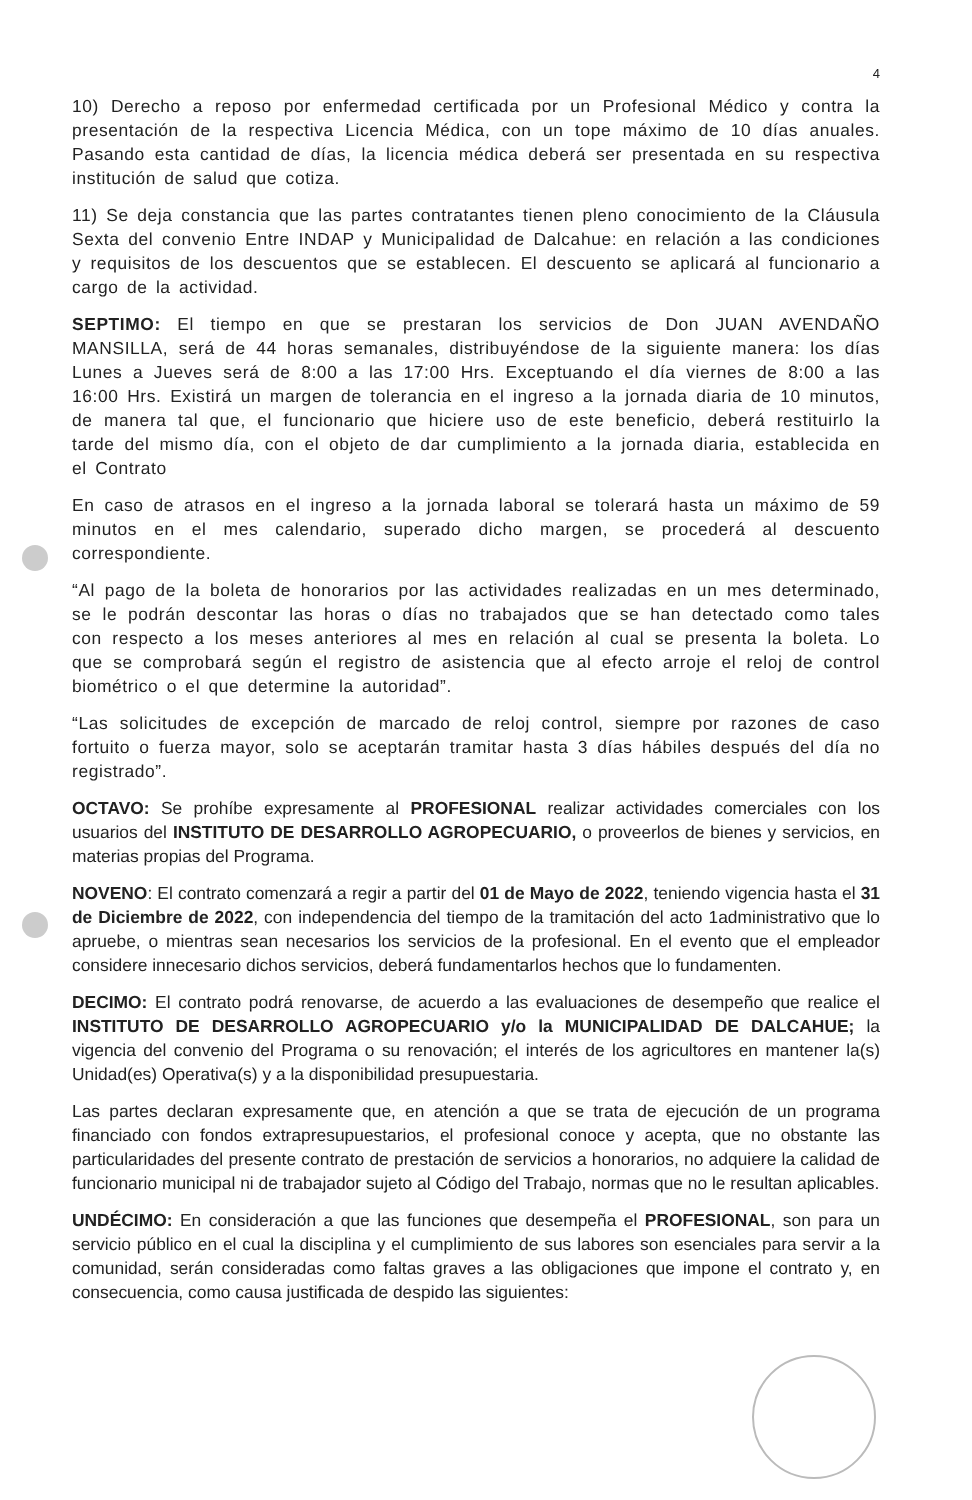4
10) Derecho a reposo por enfermedad certificada por un Profesional Médico y contra la presentación de la respectiva Licencia Médica, con un tope máximo de 10 días anuales. Pasando esta cantidad de días, la licencia médica deberá ser presentada en su respectiva institución de salud que cotiza.
11) Se deja constancia que las partes contratantes tienen pleno conocimiento de la Cláusula Sexta del convenio Entre INDAP y Municipalidad de Dalcahue: en relación a las condiciones y requisitos de los descuentos que se establecen. El descuento se aplicará al funcionario a cargo de la actividad.
SEPTIMO: El tiempo en que se prestaran los servicios de Don JUAN AVENDAÑO MANSILLA, será de 44 horas semanales, distribuyéndose de la siguiente manera: los días Lunes a Jueves será de 8:00 a las 17:00 Hrs. Exceptuando el día viernes de 8:00 a las 16:00 Hrs. Existirá un margen de tolerancia en el ingreso a la jornada diaria de 10 minutos, de manera tal que, el funcionario que hiciere uso de este beneficio, deberá restituirlo la tarde del mismo día, con el objeto de dar cumplimiento a la jornada diaria, establecida en el Contrato
En caso de atrasos en el ingreso a la jornada laboral se tolerará hasta un máximo de 59 minutos en el mes calendario, superado dicho margen, se procederá al descuento correspondiente.
“Al pago de la boleta de honorarios por las actividades realizadas en un mes determinado, se le podrán descontar las horas o días no trabajados que se han detectado como tales con respecto a los meses anteriores al mes en relación al cual se presenta la boleta. Lo que se comprobará según el registro de asistencia que al efecto arroje el reloj de control biométrico o el que determine la autoridad”.
“Las solicitudes de excepción de marcado de reloj control, siempre por razones de caso fortuito o fuerza mayor, solo se aceptarán tramitar hasta 3 días hábiles después del día no registrado”.
OCTAVO: Se prohíbe expresamente al PROFESIONAL realizar actividades comerciales con los usuarios del INSTITUTO DE DESARROLLO AGROPECUARIO, o proveerlos de bienes y servicios, en materias propias del Programa.
NOVENO: El contrato comenzará a regir a partir del 01 de Mayo de 2022, teniendo vigencia hasta el 31 de Diciembre de 2022, con independencia del tiempo de la tramitación del acto 1administrativo que lo apruebe, o mientras sean necesarios los servicios de la profesional. En el evento que el empleador considere innecesario dichos servicios, deberá fundamentarlos hechos que lo fundamenten.
DECIMO: El contrato podrá renovarse, de acuerdo a las evaluaciones de desempeño que realice el INSTITUTO DE DESARROLLO AGROPECUARIO y/o la MUNICIPALIDAD DE DALCAHUE; la vigencia del convenio del Programa o su renovación; el interés de los agricultores en mantener la(s) Unidad(es) Operativa(s) y a la disponibilidad presupuestaria.
Las partes declaran expresamente que, en atención a que se trata de ejecución de un programa financiado con fondos extrapresupuestarios, el profesional conoce y acepta, que no obstante las particularidades del presente contrato de prestación de servicios a honorarios, no adquiere la calidad de funcionario municipal ni de trabajador sujeto al Código del Trabajo, normas que no le resultan aplicables.
UNDÉCIMO: En consideración a que las funciones que desempeña el PROFESIONAL, son para un servicio público en el cual la disciplina y el cumplimiento de sus labores son esenciales para servir a la comunidad, serán consideradas como faltas graves a las obligaciones que impone el contrato y, en consecuencia, como causa justificada de despido las siguientes: